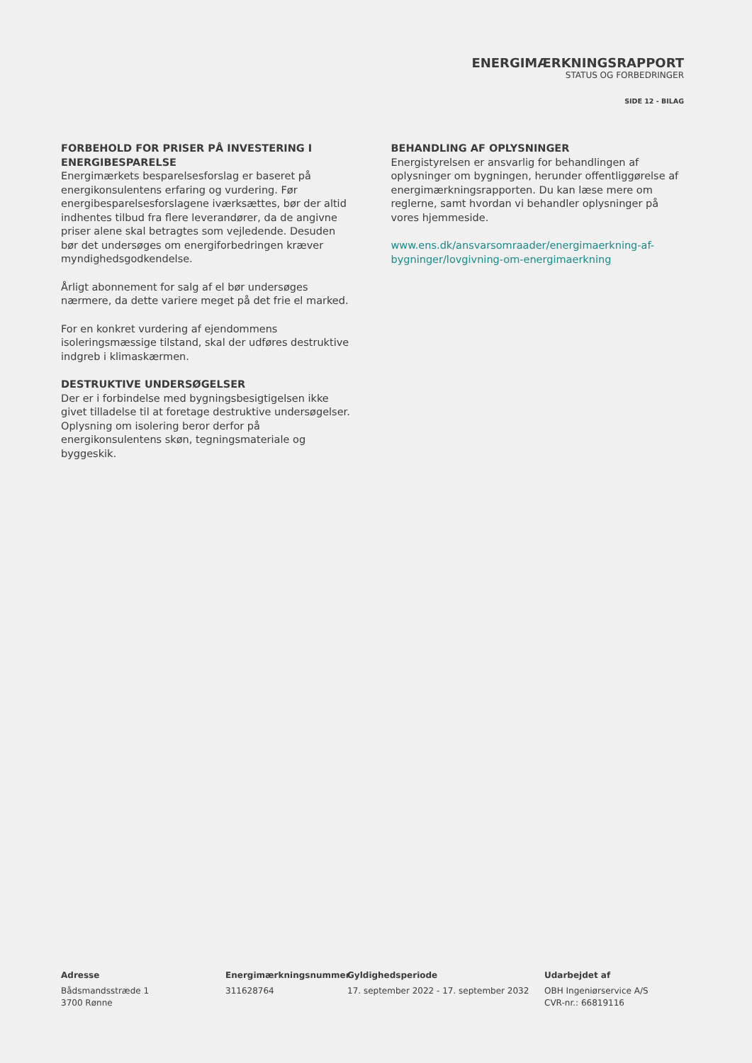ENERGIMÆRKNINGSRAPPORT
STATUS OG FORBEDRINGER
SIDE 12 - BILAG
FORBEHOLD FOR PRISER PÅ INVESTERING I ENERGIBESPARELSE
Energimærkets besparelsesforslag er baseret på energikonsulentens erfaring og vurdering. Før energibesparelsesforslagene iværksættes, bør der altid indhentes tilbud fra flere leverandører, da de angivne priser alene skal betragtes som vejledende. Desuden bør det undersøges om energiforbedringen kræver myndighedsgodkendelse.
Årligt abonnement for salg af el bør undersøges nærmere, da dette variere meget på det frie el marked.
For en konkret vurdering af ejendommens isoleringsmæssige tilstand, skal der udføres destruktive indgreb i klimaskærmen.
DESTRUKTIVE UNDERSØGELSER
Der er i forbindelse med bygningsbesigtigelsen ikke givet tilladelse til at foretage destruktive undersøgelser. Oplysning om isolering beror derfor på energikonsulentens skøn, tegningsmateriale og byggeskik.
BEHANDLING AF OPLYSNINGER
Energistyrelsen er ansvarlig for behandlingen af oplysninger om bygningen, herunder offentliggørelse af energimærkningsrapporten. Du kan læse mere om reglerne, samt hvordan vi behandler oplysninger på vores hjemmeside.
www.ens.dk/ansvarsomraader/energimaerkning-af-bygninger/lovgivning-om-energimaerkning
Adresse
Bådsmandsstræde 1
3700 Rønne
Energimærkningsnummer
311628764
Gyldighedsperiode
17. september 2022 - 17. september 2032
Udarbejdet af
OBH Ingeniørservice A/S
CVR-nr.: 66819116